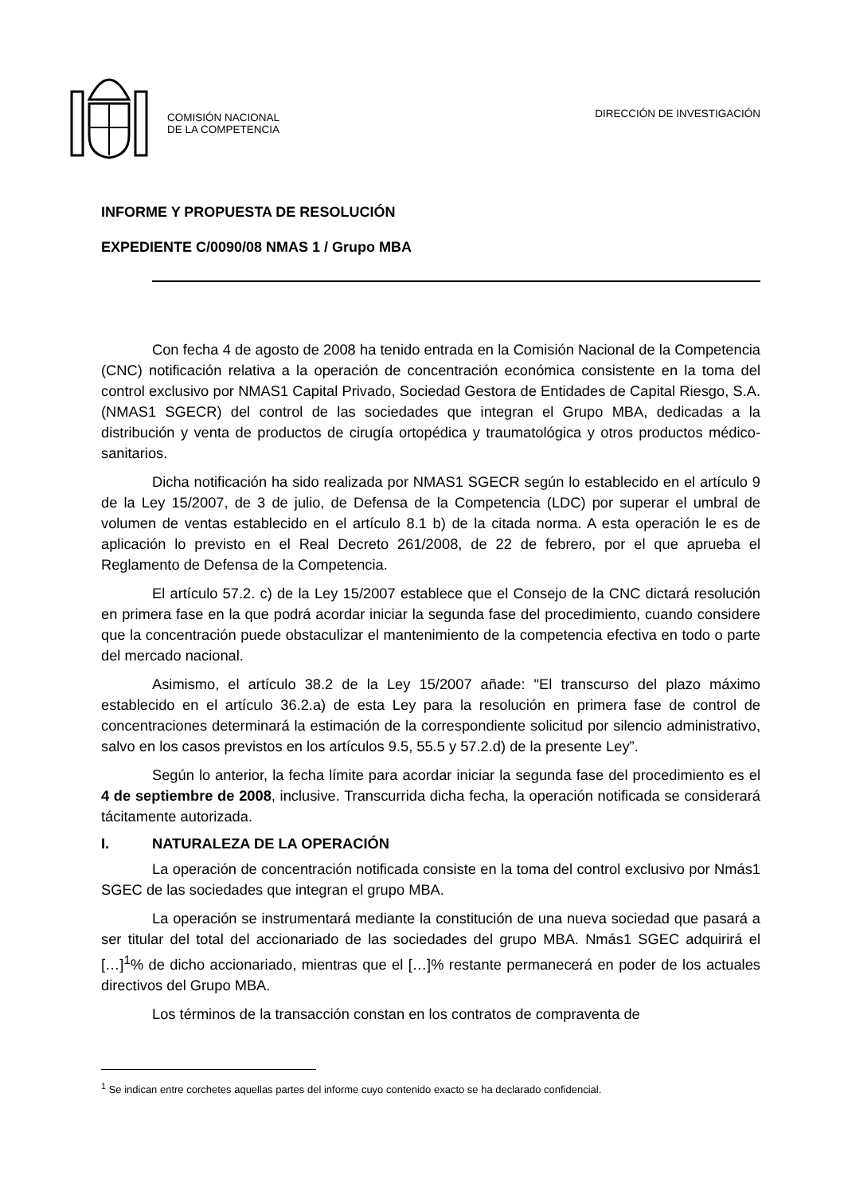COMISIÓN NACIONAL
DE LA COMPETENCIA
DIRECCIÓN DE INVESTIGACIÓN
INFORME Y PROPUESTA DE RESOLUCIÓN
EXPEDIENTE C/0090/08 NMAS 1 / Grupo MBA
Con fecha 4 de agosto de 2008 ha tenido entrada en la Comisión Nacional de la Competencia (CNC) notificación relativa a la operación de concentración económica consistente en la toma del control exclusivo por NMAS1 Capital Privado, Sociedad Gestora de Entidades de Capital Riesgo, S.A. (NMAS1 SGECR) del control de las sociedades que integran el Grupo MBA, dedicadas a la distribución y venta de productos de cirugía ortopédica y traumatológica y otros productos médico-sanitarios.
Dicha notificación ha sido realizada por NMAS1 SGECR según lo establecido en el artículo 9 de la Ley 15/2007, de 3 de julio, de Defensa de la Competencia (LDC) por superar el umbral de volumen de ventas establecido en el artículo 8.1 b) de la citada norma. A esta operación le es de aplicación lo previsto en el Real Decreto 261/2008, de 22 de febrero, por el que aprueba el Reglamento de Defensa de la Competencia.
El artículo 57.2. c) de la Ley 15/2007 establece que el Consejo de la CNC dictará resolución en primera fase en la que podrá acordar iniciar la segunda fase del procedimiento, cuando considere que la concentración puede obstaculizar el mantenimiento de la competencia efectiva en todo o parte del mercado nacional.
Asimismo, el artículo 38.2 de la Ley 15/2007 añade: "El transcurso del plazo máximo establecido en el artículo 36.2.a) de esta Ley para la resolución en primera fase de control de concentraciones determinará la estimación de la correspondiente solicitud por silencio administrativo, salvo en los casos previstos en los artículos 9.5, 55.5 y 57.2.d) de la presente Ley”.
Según lo anterior, la fecha límite para acordar iniciar la segunda fase del procedimiento es el 4 de septiembre de 2008, inclusive. Transcurrida dicha fecha, la operación notificada se considerará tácitamente autorizada.
I. NATURALEZA DE LA OPERACIÓN
La operación de concentración notificada consiste en la toma del control exclusivo por Nmás1 SGEC de las sociedades que integran el grupo MBA.
La operación se instrumentará mediante la constitución de una nueva sociedad que pasará a ser titular del total del accionariado de las sociedades del grupo MBA. Nmás1 SGEC adquirirá el […]<sup>1</sup>% de dicho accionariado, mientras que el […]% restante permanecerá en poder de los actuales directivos del Grupo MBA.
Los términos de la transacción constan en los contratos de compraventa de
<sup>1</sup> Se indican entre corchetes aquellas partes del informe cuyo contenido exacto se ha declarado confidencial.